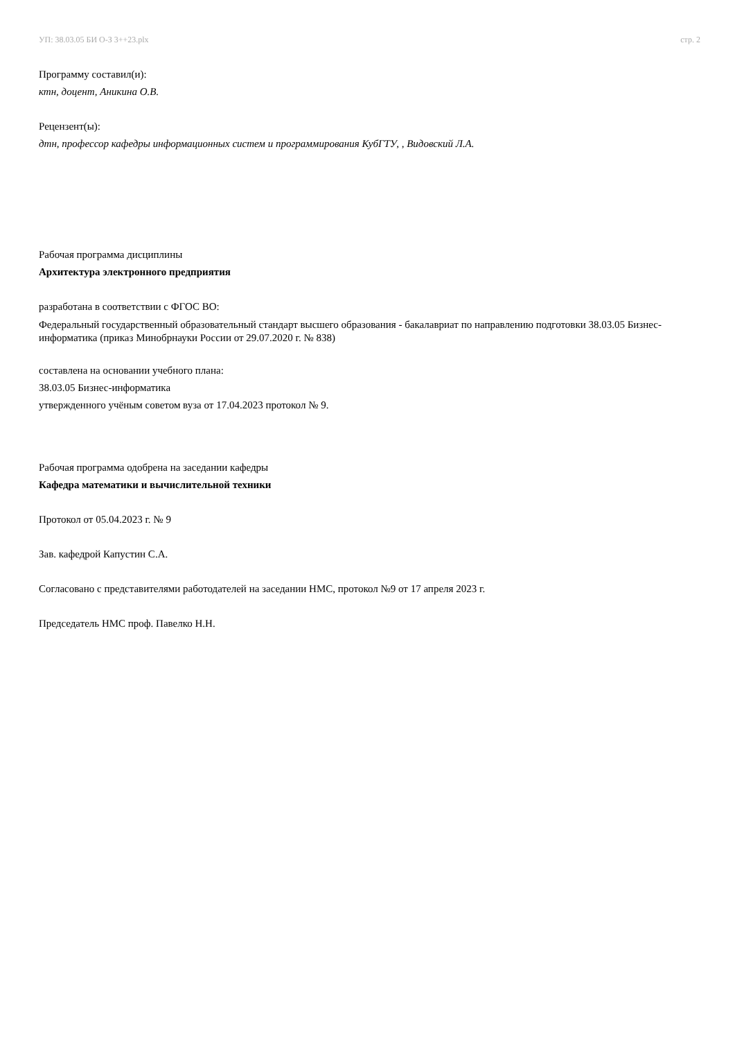УП: 38.03.05 БИ О-З 3++23.plx стр. 2
Программу составил(и):
ктн, доцент, Аникина О.В.
Рецензент(ы):
дтн, профессор кафедры информационных систем и программирования КубГТУ, , Видовский Л.А.
Рабочая программа дисциплины
Архитектура электронного предприятия
разработана в соответствии с ФГОС ВО:
Федеральный государственный образовательный стандарт высшего образования - бакалавриат по направлению подготовки 38.03.05 Бизнес-информатика (приказ Минобрнауки России от 29.07.2020 г. № 838)
составлена на основании учебного плана:
38.03.05 Бизнес-информатика
утвержденного учёным советом вуза от 17.04.2023 протокол № 9.
Рабочая программа одобрена на заседании кафедры
Кафедра математики и вычислительной техники
Протокол от 05.04.2023 г. № 9
Зав. кафедрой Капустин С.А.
Согласовано с представителями работодателей на заседании НМС, протокол №9 от 17 апреля 2023 г.
Председатель НМС проф. Павелко Н.Н.